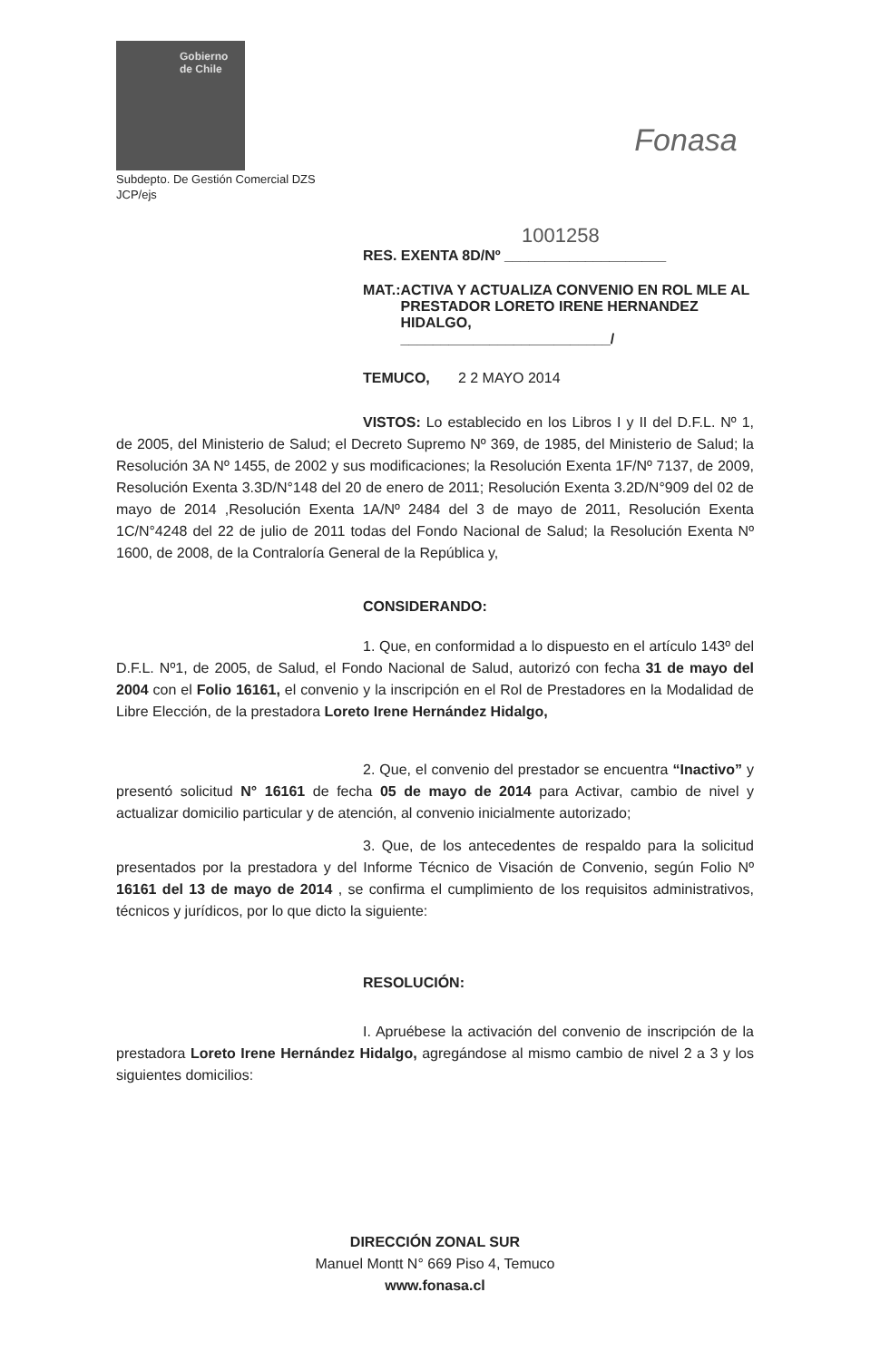Gobierno
de Chile
Fonasa
Subdepto. De Gestión Comercial DZS
JCP/ejs
1001258
RES. EXENTA 8D/Nº ____________________
MAT.: ACTIVA Y ACTUALIZA CONVENIO EN ROL MLE AL PRESTADOR LORETO IRENE HERNANDEZ HIDALGO,
__________________________/
TEMUCO, 2 2 MAYO 2014
VISTOS: Lo establecido en los Libros I y II del D.F.L. Nº 1, de 2005, del Ministerio de Salud; el Decreto Supremo Nº 369, de 1985, del Ministerio de Salud; la Resolución 3A Nº 1455, de 2002 y sus modificaciones; la Resolución Exenta 1F/Nº 7137, de 2009, Resolución Exenta 3.3D/N°148 del 20 de enero de 2011; Resolución Exenta 3.2D/N°909 del 02 de mayo de 2014 ,Resolución Exenta 1A/Nº 2484 del 3 de mayo de 2011, Resolución Exenta 1C/N°4248 del 22 de julio de 2011 todas del Fondo Nacional de Salud; la Resolución Exenta Nº 1600, de 2008, de la Contraloría General de la República y,
CONSIDERANDO:
1. Que, en conformidad a lo dispuesto en el artículo 143º del D.F.L. Nº1, de 2005, de Salud, el Fondo Nacional de Salud, autorizó con fecha 31 de mayo del 2004 con el Folio 16161, el convenio y la inscripción en el Rol de Prestadores en la Modalidad de Libre Elección, de la prestadora Loreto Irene Hernández Hidalgo,
2. Que, el convenio del prestador se encuentra “Inactivo” y presentó solicitud N° 16161 de fecha 05 de mayo de 2014 para Activar, cambio de nivel y actualizar domicilio particular y de atención, al convenio inicialmente autorizado;
3. Que, de los antecedentes de respaldo para la solicitud presentados por la prestadora y del Informe Técnico de Visación de Convenio, según Folio Nº 16161 del 13 de mayo de 2014 , se confirma el cumplimiento de los requisitos administrativos, técnicos y jurídicos, por lo que dicto la siguiente:
RESOLUCIÓN:
I. Apruébese la activación del convenio de inscripción de la prestadora Loreto Irene Hernández Hidalgo, agregándose al mismo cambio de nivel 2 a 3 y los siguientes domicilios:
DIRECCIÓN ZONAL SUR
Manuel Montt N° 669 Piso 4, Temuco
www.fonasa.cl